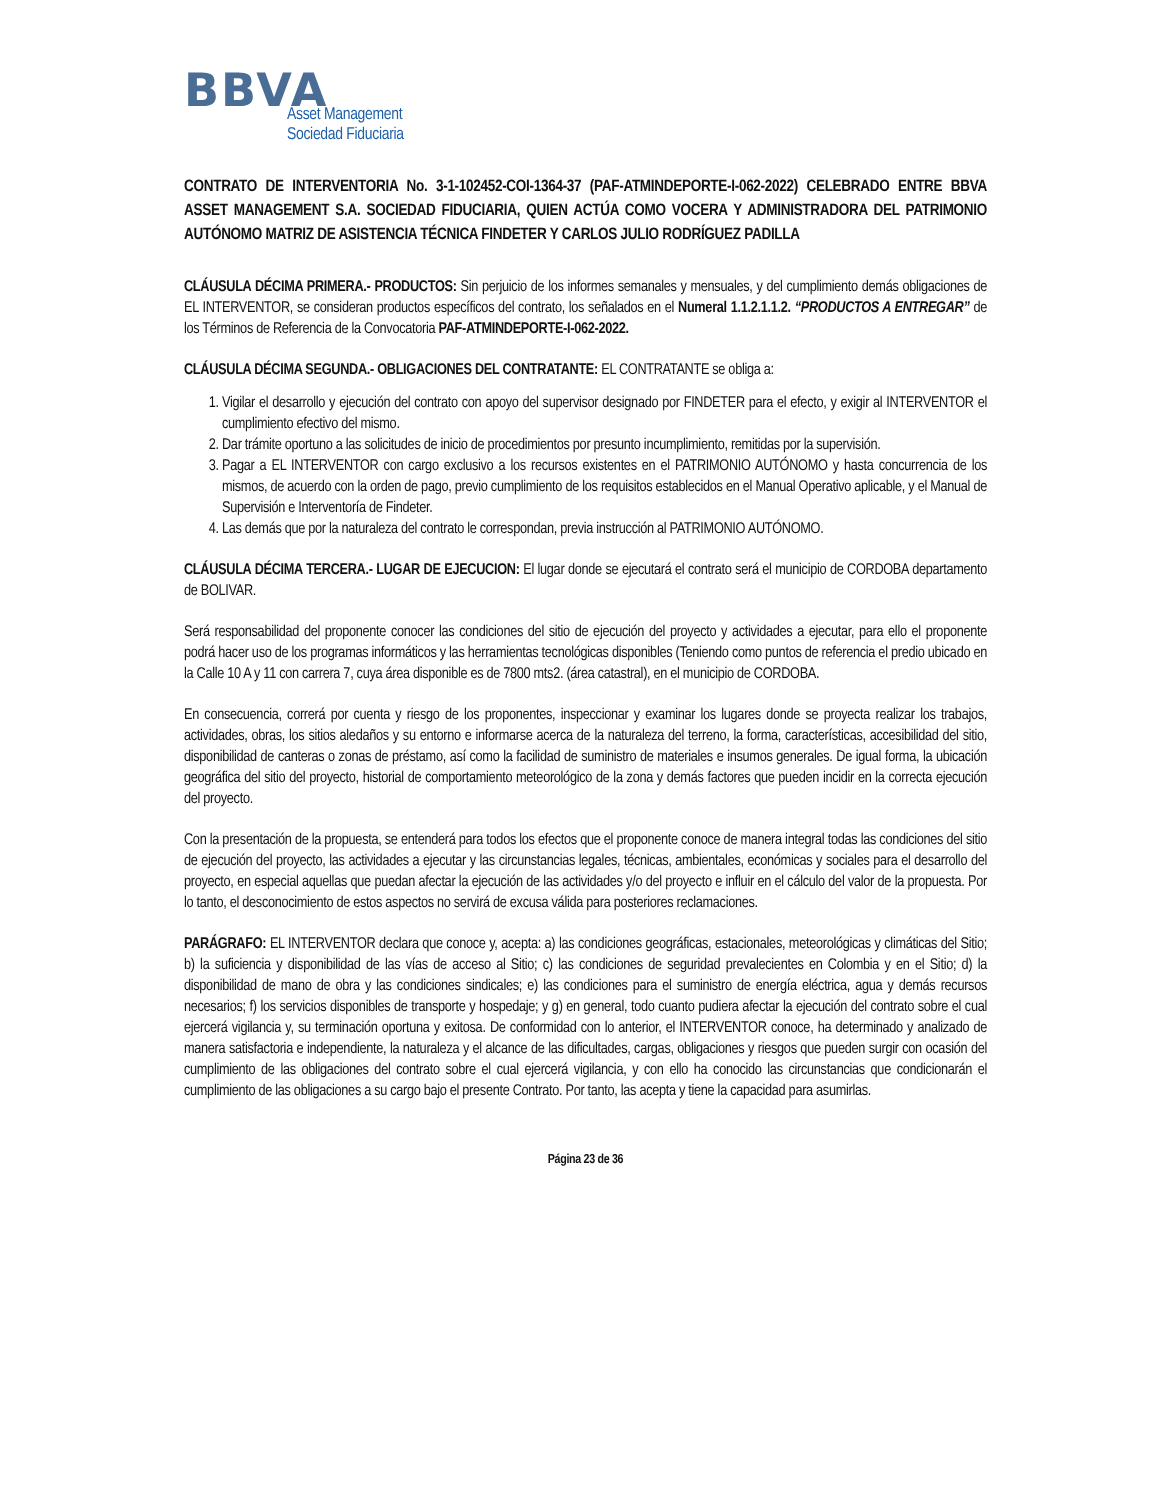BBVA
Asset Management
Sociedad Fiduciaria
CONTRATO DE INTERVENTORIA No. 3-1-102452-COI-1364-37 (PAF-ATMINDEPORTE-I-062-2022) CELEBRADO ENTRE BBVA ASSET MANAGEMENT S.A. SOCIEDAD FIDUCIARIA, QUIEN ACTÚA COMO VOCERA Y ADMINISTRADORA DEL PATRIMONIO AUTÓNOMO MATRIZ DE ASISTENCIA TÉCNICA FINDETER Y CARLOS JULIO RODRÍGUEZ PADILLA
CLÁUSULA DÉCIMA PRIMERA.- PRODUCTOS: Sin perjuicio de los informes semanales y mensuales, y del cumplimiento demás obligaciones de EL INTERVENTOR, se consideran productos específicos del contrato, los señalados en el Numeral 1.1.2.1.1.2. “PRODUCTOS A ENTREGAR” de los Términos de Referencia de la Convocatoria PAF-ATMINDEPORTE-I-062-2022.
CLÁUSULA DÉCIMA SEGUNDA.- OBLIGACIONES DEL CONTRATANTE: EL CONTRATANTE se obliga a:
1. Vigilar el desarrollo y ejecución del contrato con apoyo del supervisor designado por FINDETER para el efecto, y exigir al INTERVENTOR el cumplimiento efectivo del mismo.
2. Dar trámite oportuno a las solicitudes de inicio de procedimientos por presunto incumplimiento, remitidas por la supervisión.
3. Pagar a EL INTERVENTOR con cargo exclusivo a los recursos existentes en el PATRIMONIO AUTÓNOMO y hasta concurrencia de los mismos, de acuerdo con la orden de pago, previo cumplimiento de los requisitos establecidos en el Manual Operativo aplicable, y el Manual de Supervisión e Interventoría de Findeter.
4. Las demás que por la naturaleza del contrato le correspondan, previa instrucción al PATRIMONIO AUTÓNOMO.
CLÁUSULA DÉCIMA TERCERA.- LUGAR DE EJECUCION: El lugar donde se ejecutará el contrato será el municipio de CORDOBA departamento de BOLIVAR.
Será responsabilidad del proponente conocer las condiciones del sitio de ejecución del proyecto y actividades a ejecutar, para ello el proponente podrá hacer uso de los programas informáticos y las herramientas tecnológicas disponibles (Teniendo como puntos de referencia el predio ubicado en la Calle 10 A y 11 con carrera 7, cuya área disponible es de 7800 mts2. (área catastral), en el municipio de CORDOBA.
En consecuencia, correrá por cuenta y riesgo de los proponentes, inspeccionar y examinar los lugares donde se proyecta realizar los trabajos, actividades, obras, los sitios aledaños y su entorno e informarse acerca de la naturaleza del terreno, la forma, características, accesibilidad del sitio, disponibilidad de canteras o zonas de préstamo, así como la facilidad de suministro de materiales e insumos generales. De igual forma, la ubicación geográfica del sitio del proyecto, historial de comportamiento meteorológico de la zona y demás factores que pueden incidir en la correcta ejecución del proyecto.
Con la presentación de la propuesta, se entenderá para todos los efectos que el proponente conoce de manera integral todas las condiciones del sitio de ejecución del proyecto, las actividades a ejecutar y las circunstancias legales, técnicas, ambientales, económicas y sociales para el desarrollo del proyecto, en especial aquellas que puedan afectar la ejecución de las actividades y/o del proyecto e influir en el cálculo del valor de la propuesta. Por lo tanto, el desconocimiento de estos aspectos no servirá de excusa válida para posteriores reclamaciones.
PARÁGRAFO: EL INTERVENTOR declara que conoce y, acepta: a) las condiciones geográficas, estacionales, meteorológicas y climáticas del Sitio; b) la suficiencia y disponibilidad de las vías de acceso al Sitio; c) las condiciones de seguridad prevalecientes en Colombia y en el Sitio; d) la disponibilidad de mano de obra y las condiciones sindicales; e) las condiciones para el suministro de energía eléctrica, agua y demás recursos necesarios; f) los servicios disponibles de transporte y hospedaje; y g) en general, todo cuanto pudiera afectar la ejecución del contrato sobre el cual ejercerá vigilancia y, su terminación oportuna y exitosa. De conformidad con lo anterior, el INTERVENTOR conoce, ha determinado y analizado de manera satisfactoria e independiente, la naturaleza y el alcance de las dificultades, cargas, obligaciones y riesgos que pueden surgir con ocasión del cumplimiento de las obligaciones del contrato sobre el cual ejercerá vigilancia, y con ello ha conocido las circunstancias que condicionarán el cumplimiento de las obligaciones a su cargo bajo el presente Contrato. Por tanto, las acepta y tiene la capacidad para asumirlas.
Página 23 de 36